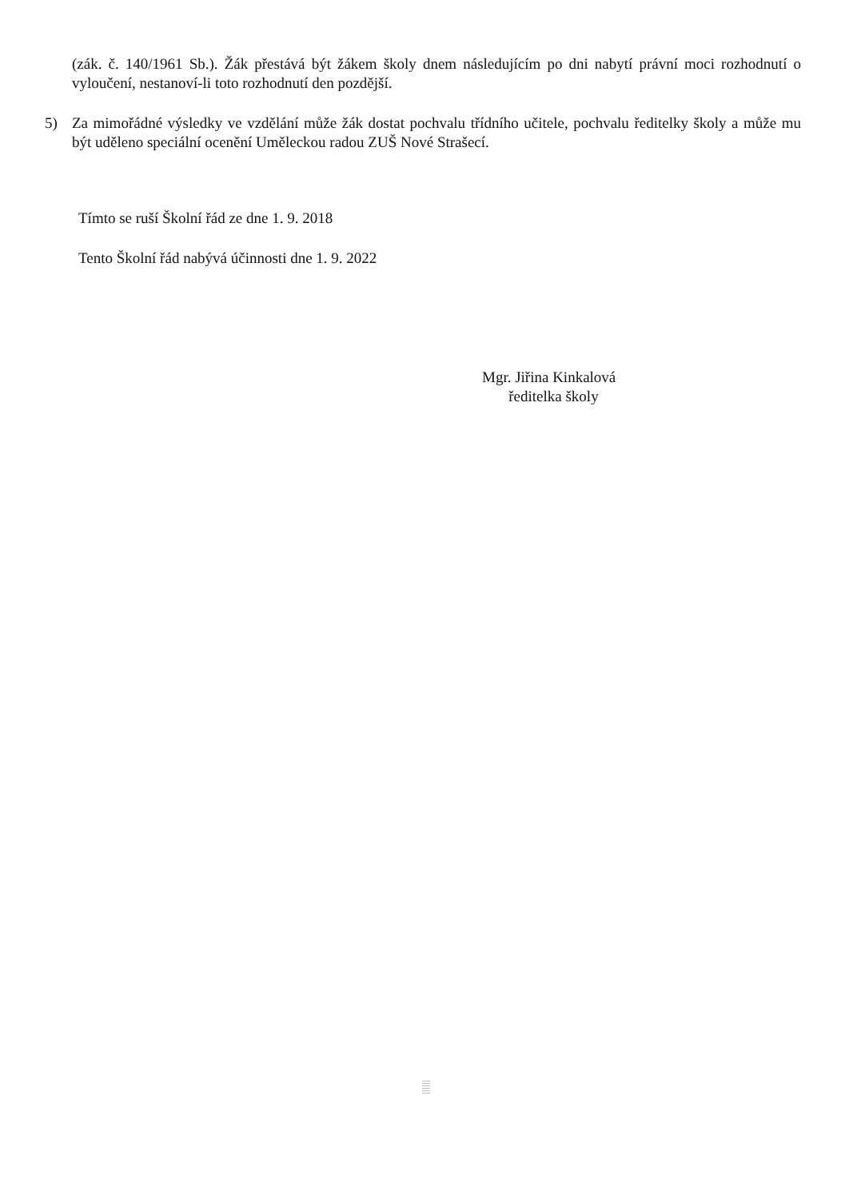(zák. č. 140/1961 Sb.). Žák přestává být žákem školy dnem následujícím po dni nabytí právní moci rozhodnutí o vyloučení, nestanoví-li toto rozhodnutí den pozdější.
5) Za mimořádné výsledky ve vzdělání může žák dostat pochvalu třídního učitele, pochvalu ředitelky školy a může mu být uděleno speciální ocenění Uměleckou radou ZUŠ Nové Strašecí.
Tímto se ruší Školní řád ze dne 1. 9. 2018
Tento Školní řád nabývá účinnosti dne 1. 9. 2022
Mgr. Jiřina Kinkalová
ředitelka školy